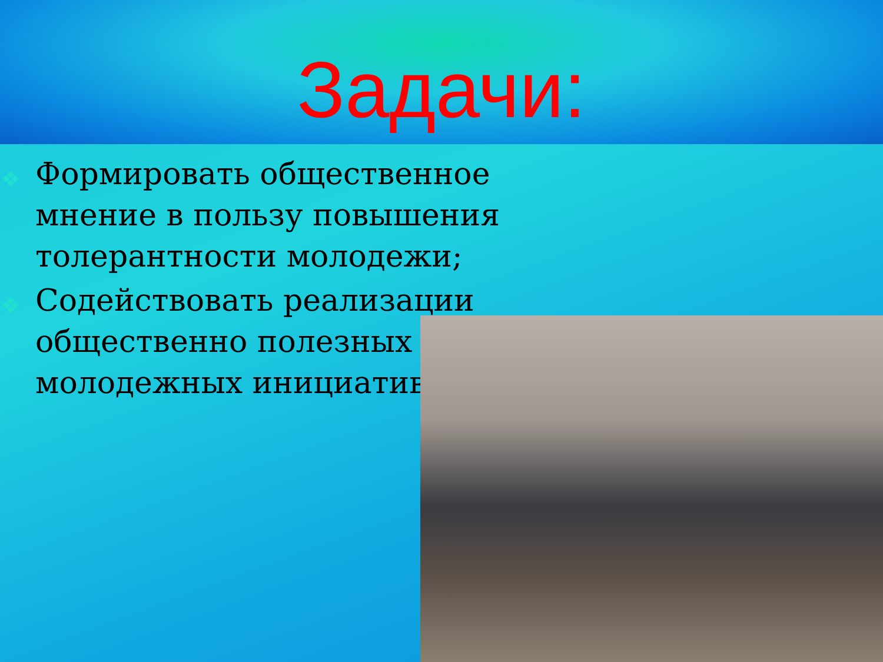Задачи:
❖ Формировать общественное мнение в пользу повышения толерантности молодежи;
❖ Содействовать реализации общественно полезных молодежных инициатив.